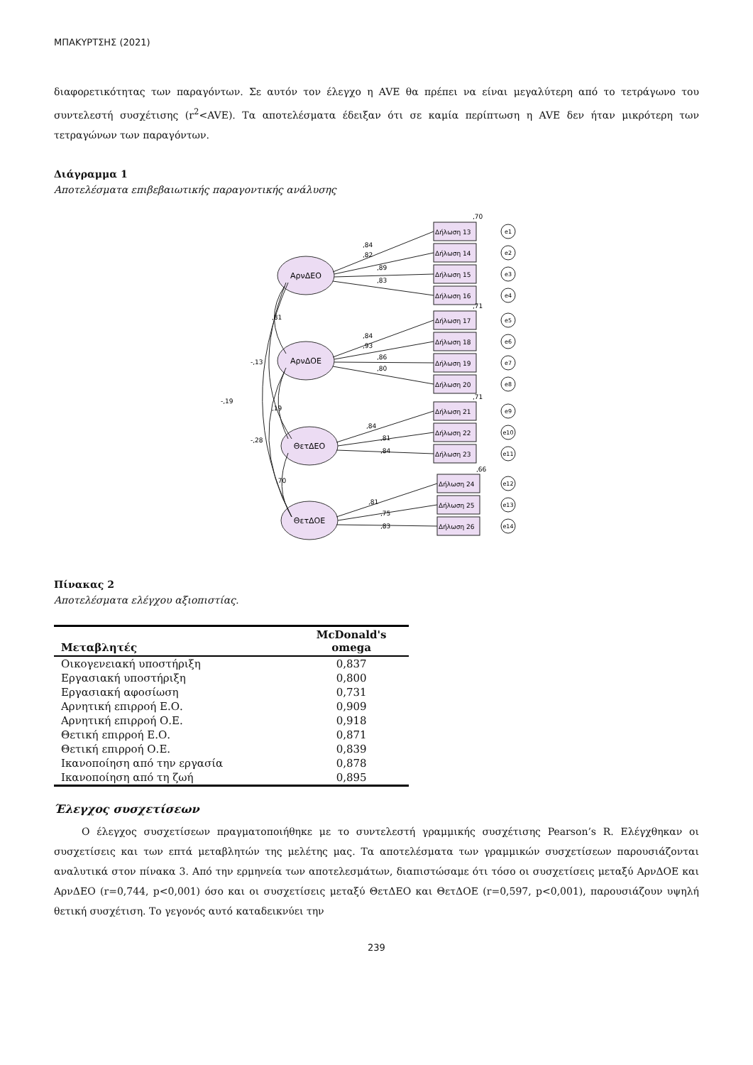ΜΠΑΚΥΡΤΣΗΣ (2021)
διαφορετικότητας των παραγόντων. Σε αυτόν τον έλεγχο η AVE θα πρέπει να είναι μεγαλύτερη από το τετράγωνο του συντελεστή συσχέτισης (r<sup>2</sup><AVE). Τα αποτελέσματα έδειξαν ότι σε καμία περίπτωση η AVE δεν ήταν μικρότερη των τετραγώνων των παραγόντων.
Διάγραμμα 1
Αποτελέσματα επιβεβαιωτικής παραγοντικής ανάλυσης
ΑρνΔΕΟ
ΑρνΔΟΕ
ΘετΔΕΟ
ΘετΔΟΕ
,81
-,13
-,19
,19
-,28
,70
Δήλωση 13
Δήλωση 14
Δήλωση 15
Δήλωση 16
Δήλωση 17
Δήλωση 18
Δήλωση 19
Δήλωση 20
Δήλωση 21
Δήλωση 22
Δήλωση 23
Δήλωση 24
Δήλωση 25
Δήλωση 26
,84
,82
,89
,83
,84
,93
,86
,80
,84
,81
,84
,81
,75
,83
,70
,71
,71
,66
e1
e2
e3
e4
e5
e6
e7
e8
e9
e10
e11
e12
e13
e14
Πίνακας 2
Αποτελέσματα ελέγχου αξιοπιστίας.
| Μεταβλητές | McDonald's omega |
| --- | --- |
| Οικογενειακή υποστήριξη | 0,837 |
| Εργασιακή υποστήριξη | 0,800 |
| Εργασιακή αφοσίωση | 0,731 |
| Αρνητική επιρροή Ε.Ο. | 0,909 |
| Αρνητική επιρροή Ο.Ε. | 0,918 |
| Θετική επιρροή Ε.Ο. | 0,871 |
| Θετική επιρροή Ο.Ε. | 0,839 |
| Ικανοποίηση από την εργασία | 0,878 |
| Ικανοποίηση από τη ζωή | 0,895 |
Έλεγχος συσχετίσεων
Ο έλεγχος συσχετίσεων πραγματοποιήθηκε με το συντελεστή γραμμικής συσχέτισης Pearson’s R. Ελέγχθηκαν οι συσχετίσεις και των επτά μεταβλητών της μελέτης μας. Τα αποτελέσματα των γραμμικών συσχετίσεων παρουσιάζονται αναλυτικά στον πίνακα 3. Από την ερμηνεία των αποτελεσμάτων, διαπιστώσαμε ότι τόσο οι συσχετίσεις μεταξύ ΑρνΔΟΕ και ΑρνΔΕΟ (r=0,744, p<0,001) όσο και οι συσχετίσεις μεταξύ ΘετΔΕΟ και ΘετΔΟΕ (r=0,597, p<0,001), παρουσιάζουν υψηλή θετική συσχέτιση. Το γεγονός αυτό καταδεικνύει την
239